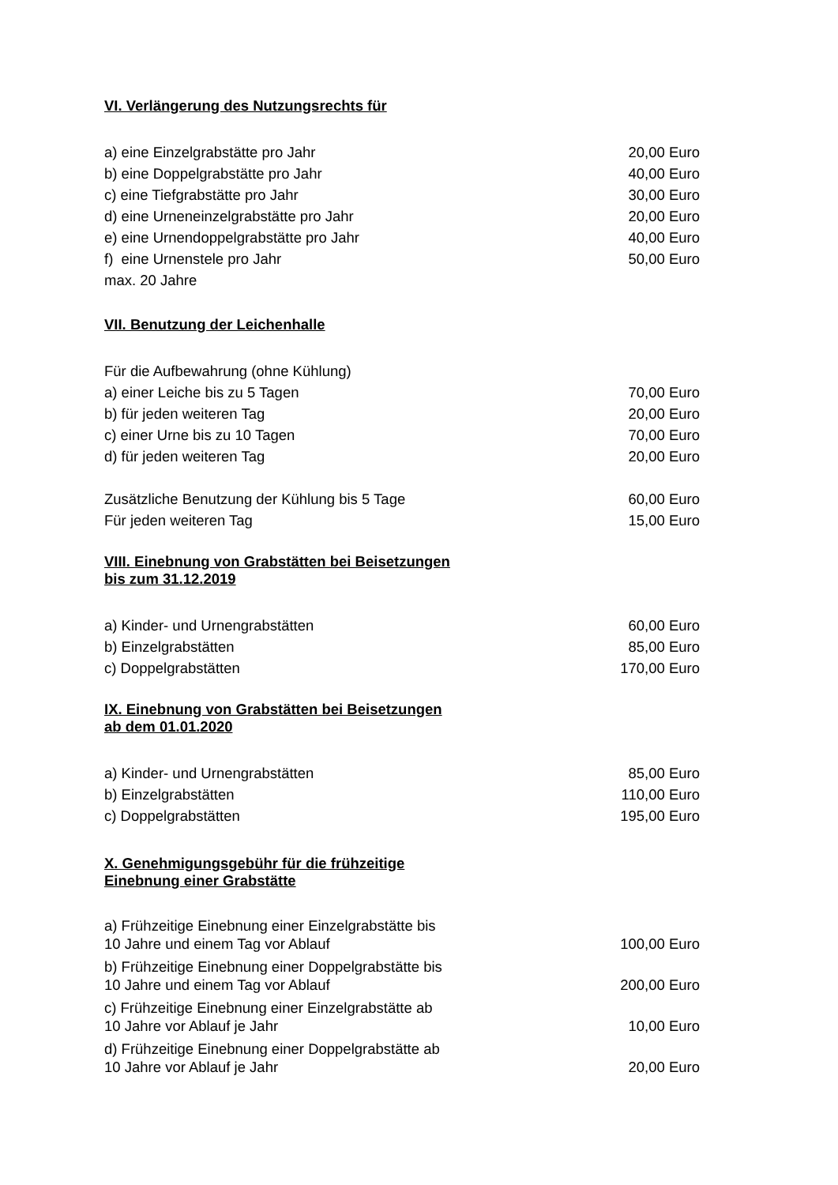VI. Verlängerung des Nutzungsrechts für
| a) eine Einzelgrabstätte pro Jahr | 20,00 Euro |
| b) eine Doppelgrabstätte pro Jahr | 40,00 Euro |
| c) eine Tiefgrabstätte pro Jahr | 30,00 Euro |
| d) eine Urneneinzelgrabstätte pro Jahr | 20,00 Euro |
| e) eine Urnendoppelgrabstätte pro Jahr | 40,00 Euro |
| f) eine Urnenstele pro Jahr | 50,00 Euro |
| max. 20 Jahre | |
VII. Benutzung der Leichenhalle
| Für die Aufbewahrung (ohne Kühlung) | |
| a) einer Leiche bis zu 5 Tagen | 70,00 Euro |
| b) für jeden weiteren Tag | 20,00 Euro |
| c) einer Urne bis zu 10 Tagen | 70,00 Euro |
| d) für jeden weiteren Tag | 20,00 Euro |
| Zusätzliche Benutzung der Kühlung bis 5 Tage | 60,00 Euro |
| Für jeden weiteren Tag | 15,00 Euro |
VIII. Einebnung von Grabstätten bei Beisetzungen
bis zum 31.12.2019
| a) Kinder- und Urnengrabstätten | 60,00 Euro |
| b) Einzelgrabstätten | 85,00 Euro |
| c) Doppelgrabstätten | 170,00 Euro |
IX. Einebnung von Grabstätten bei Beisetzungen
ab dem 01.01.2020
| a) Kinder- und Urnengrabstätten | 85,00 Euro |
| b) Einzelgrabstätten | 110,00 Euro |
| c) Doppelgrabstätten | 195,00 Euro |
X. Genehmigungsgebühr für die frühzeitige
Einebnung einer Grabstätte
| a) Frühzeitige Einebnung einer Einzelgrabstätte bis 10 Jahre und einem Tag vor Ablauf | 100,00 Euro |
| b) Frühzeitige Einebnung einer Doppelgrabstätte bis 10 Jahre und einem Tag vor Ablauf | 200,00 Euro |
| c) Frühzeitige Einebnung einer Einzelgrabstätte ab 10 Jahre vor Ablauf je Jahr | 10,00 Euro |
| d) Frühzeitige Einebnung einer Doppelgrabstätte ab 10 Jahre vor Ablauf je Jahr | 20,00 Euro |